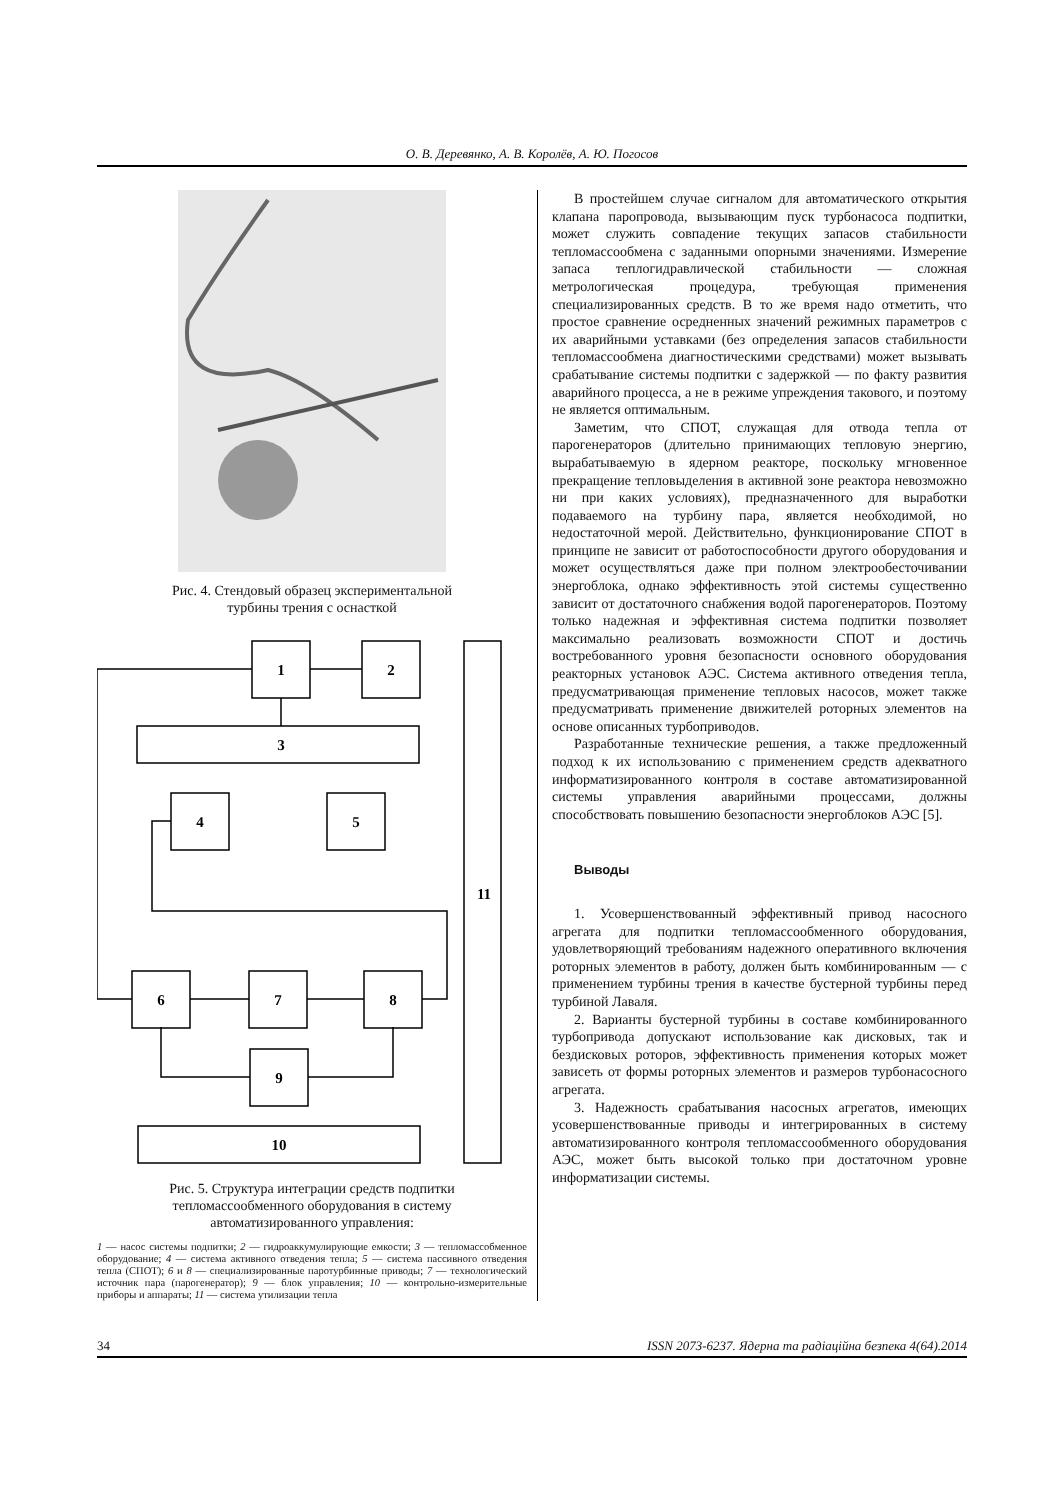О. В. Деревянко, А. В. Королёв, А. Ю. Погосов
Рис. 4. Стендовый образец экспериментальной
турбины трения с оснасткой
1
2
3
4
5
6
7
8
9
10
11
Рис. 5. Структура интеграции средств подпитки
тепломассообменного оборудования в систему
автоматизированного управления:
1 — насос системы подпитки; 2 — гидроаккумулирующие емкости; 3 — тепломассобменное оборудование; 4 — система активного отведения тепла; 5 — система пассивного отведения тепла (СПОТ); 6 и 8 — специализированные паротурбинные приводы; 7 — технологический источник пара (парогенератор); 9 — блок управления; 10 — контрольно-измерительные приборы и аппараты; 11 — система утилизации тепла
В простейшем случае сигналом для автоматического открытия клапана паропровода, вызывающим пуск турбонасоса подпитки, может служить совпадение текущих запасов стабильности тепломассообмена с заданными опорными значениями. Измерение запаса теплогидравлической стабильности — сложная метрологическая процедура, требующая применения специализированных средств. В то же время надо отметить, что простое сравнение осредненных значений режимных параметров с их аварийными уставками (без определения запасов стабильности тепломассообмена диагностическими средствами) может вызывать срабатывание системы подпитки с задержкой — по факту развития аварийного процесса, а не в режиме упреждения такового, и поэтому не является оптимальным.
Заметим, что СПОТ, служащая для отвода тепла от парогенераторов (длительно принимающих тепловую энергию, вырабатываемую в ядерном реакторе, поскольку мгновенное прекращение тепловыделения в активной зоне реактора невозможно ни при каких условиях), предназначенного для выработки подаваемого на турбину пара, является необходимой, но недостаточной мерой. Действительно, функционирование СПОТ в принципе не зависит от работоспособности другого оборудования и может осуществляться даже при полном электрообесточивании энергоблока, однако эффективность этой системы существенно зависит от достаточного снабжения водой парогенераторов. Поэтому только надежная и эффективная система подпитки позволяет максимально реализовать возможности СПОТ и достичь востребованного уровня безопасности основного оборудования реакторных установок АЭС. Система активного отведения тепла, предусматривающая применение тепловых насосов, может также предусматривать применение движителей роторных элементов на основе описанных турбоприводов.
Разработанные технические решения, а также предложенный подход к их использованию с применением средств адекватного информатизированного контроля в составе автоматизированной системы управления аварийными процессами, должны способствовать повышению безопасности энергоблоков АЭС [5].
Выводы
1. Усовершенствованный эффективный привод насосного агрегата для подпитки тепломассообменного оборудования, удовлетворяющий требованиям надежного оперативного включения роторных элементов в работу, должен быть комбинированным — с применением турбины трения в качестве бустерной турбины перед турбиной Лаваля.
2. Варианты бустерной турбины в составе комбинированного турбопривода допускают использование как дисковых, так и бездисковых роторов, эффективность применения которых может зависеть от формы роторных элементов и размеров турбонасосного агрегата.
3. Надежность срабатывания насосных агрегатов, имеющих усовершенствованные приводы и интегрированных в систему автоматизированного контроля тепломассообменного оборудования АЭС, может быть высокой только при достаточном уровне информатизации системы.
34 ISSN 2073-6237. Ядерна та радіаційна безпека 4(64).2014